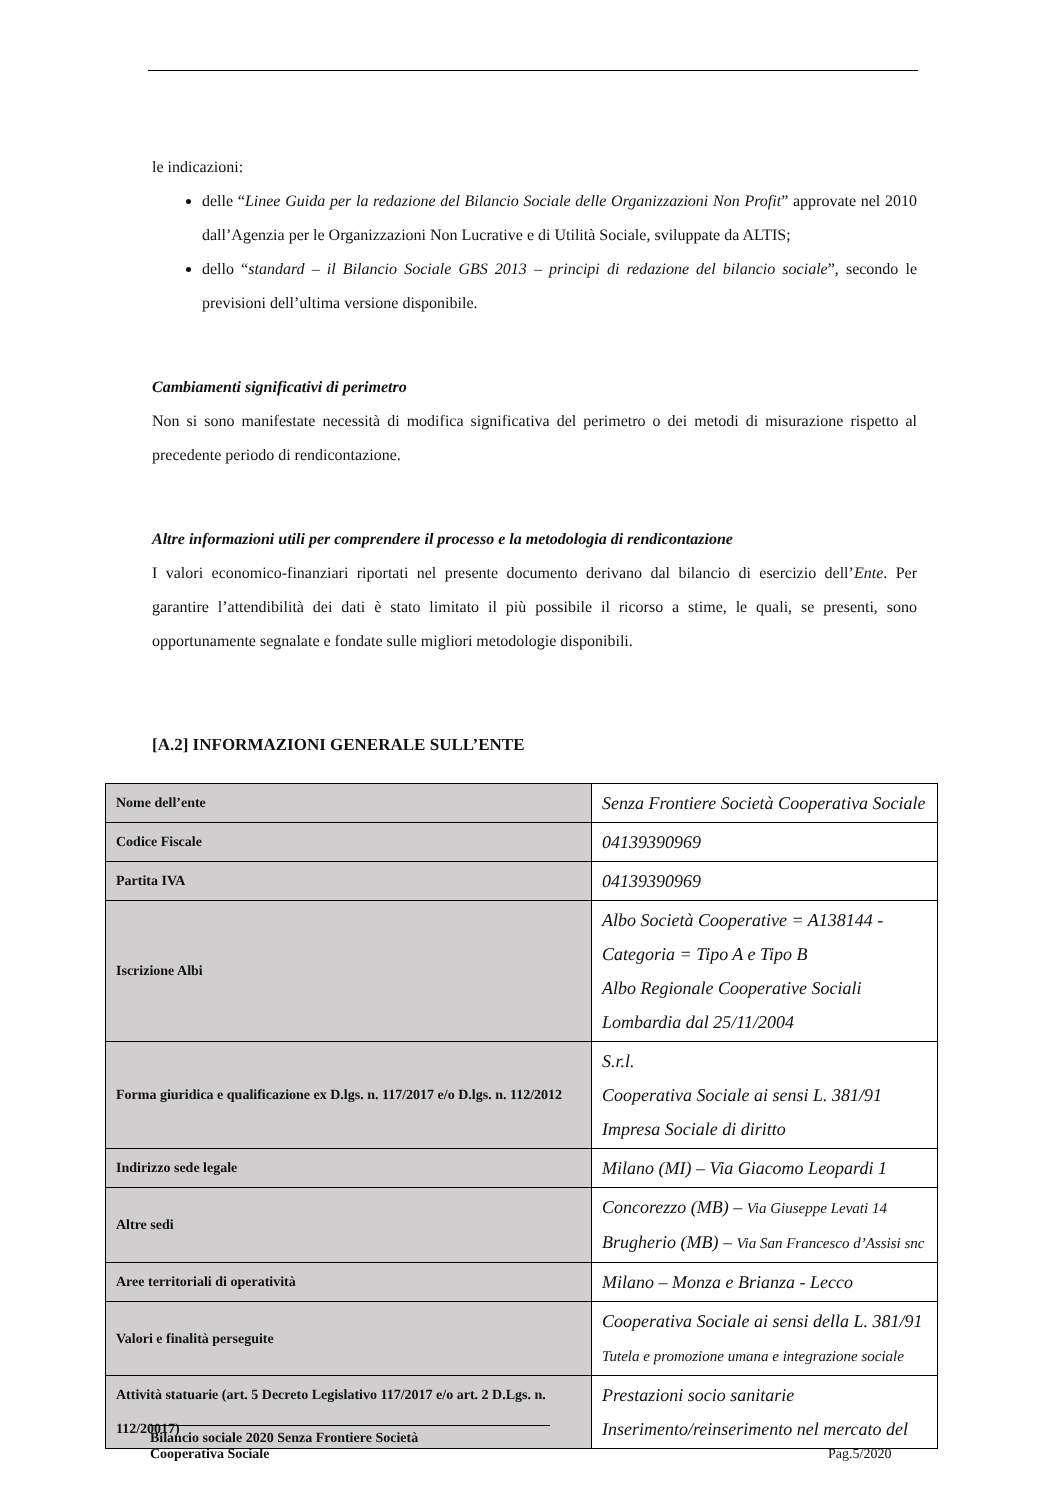le indicazioni:
delle “Linee Guida per la redazione del Bilancio Sociale delle Organizzazioni Non Profit” approvate nel 2010 dall’Agenzia per le Organizzazioni Non Lucrative e di Utilità Sociale, sviluppate da ALTIS;
dello “standard – il Bilancio Sociale GBS 2013 – principi di redazione del bilancio sociale”, secondo le previsioni dell’ultima versione disponibile.
Cambiamenti significativi di perimetro
Non si sono manifestate necessità di modifica significativa del perimetro o dei metodi di misurazione rispetto al precedente periodo di rendicontazione.
Altre informazioni utili per comprendere il processo e la metodologia di rendicontazione
I valori economico-finanziari riportati nel presente documento derivano dal bilancio di esercizio dell’Ente. Per garantire l’attendibilità dei dati è stato limitato il più possibile il ricorso a stime, le quali, se presenti, sono opportunamente segnalate e fondate sulle migliori metodologie disponibili.
[A.2] INFORMAZIONI GENERALE SULL’ENTE
| Nome dell’ente | Senza Frontiere Società Cooperativa Sociale |
| Codice Fiscale | 04139390969 |
| Partita IVA | 04139390969 |
| Iscrizione Albi | Albo Società Cooperative = A138144 - Categoria = Tipo A e Tipo B Albo Regionale Cooperative Sociali Lombardia dal 25/11/2004 |
| Forma giuridica e qualificazione ex D.lgs. n. 117/2017 e/o D.lgs. n. 112/2012 | S.r.l. Cooperativa Sociale ai sensi L. 381/91 Impresa Sociale di diritto |
| Indirizzo sede legale | Milano (MI) – Via Giacomo Leopardi 1 |
| Altre sedi | Concorezzo (MB) – Via Giuseppe Levati 14 Brugherio (MB) – Via San Francesco d’Assisi snc |
| Aree territoriali di operatività | Milano – Monza e Brianza - Lecco |
| Valori e finalità perseguite | Cooperativa Sociale ai sensi della L. 381/91 Tutela e promozione umana e integrazione sociale |
| Attività statuarie (art. 5 Decreto Legislativo 117/2017 e/o art. 2 D.Lgs. n. 112/20017) | Prestazioni socio sanitarie Inserimento/reinserimento nel mercato del |
Bilancio sociale 2020 Senza Frontiere Società
Cooperativa Sociale
Pag.5/2020